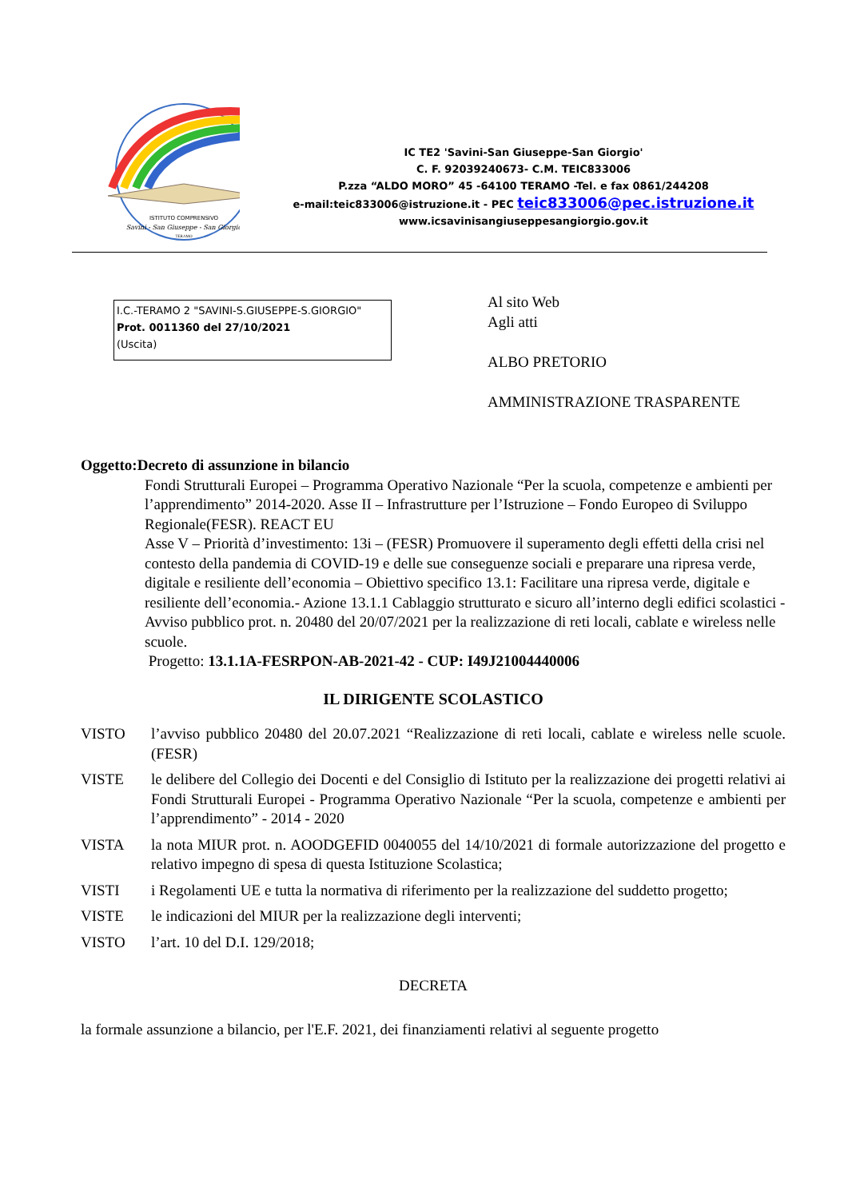ISTITUTO COMPRENSIVO
Savini - San Giuseppe - San Giorgio
TERAMO
IC TE2 'Savini-San Giuseppe-San Giorgio'
C. F. 92039240673- C.M. TEIC833006
P.zza “ALDO MORO” 45 -64100 TERAMO -Tel. e fax 0861/244208
e-mail:teic833006@istruzione.it - PEC teic833006@pec.istruzione.it
www.icsavinisangiuseppesangiorgio.gov.it
I.C.-TERAMO 2 "SAVINI-S.GIUSEPPE-S.GIORGIO"
Prot. 0011360 del 27/10/2021
(Uscita)
Al sito Web
Agli atti
ALBO PRETORIO
AMMINISTRAZIONE TRASPARENTE
Oggetto:Decreto di assunzione in bilancio
Fondi Strutturali Europei – Programma Operativo Nazionale “Per la scuola, competenze e ambienti per l’apprendimento” 2014-2020. Asse II – Infrastrutture per l’Istruzione – Fondo Europeo di Sviluppo Regionale(FESR). REACT EU
Asse V – Priorità d’investimento: 13i – (FESR) Promuovere il superamento degli effetti della crisi nel contesto della pandemia di COVID-19 e delle sue conseguenze sociali e preparare una ripresa verde, digitale e resiliente dell’economia – Obiettivo specifico 13.1: Facilitare una ripresa verde, digitale e resiliente dell’economia.- Azione 13.1.1 Cablaggio strutturato e sicuro all’interno degli edifici scolastici -
Avviso pubblico prot. n. 20480 del 20/07/2021 per la realizzazione di reti locali, cablate e wireless nelle scuole.
Progetto: 13.1.1A-FESRPON-AB-2021-42 - CUP: I49J21004440006
IL DIRIGENTE SCOLASTICO
VISTO l’avviso pubblico 20480 del 20.07.2021 “Realizzazione di reti locali, cablate e wireless nelle scuole. (FESR)
VISTE le delibere del Collegio dei Docenti e del Consiglio di Istituto per la realizzazione dei progetti relativi ai Fondi Strutturali Europei - Programma Operativo Nazionale “Per la scuola, competenze e ambienti per l’apprendimento” - 2014 - 2020
VISTA la nota MIUR prot. n. AOODGEFID 0040055 del 14/10/2021 di formale autorizzazione del progetto e relativo impegno di spesa di questa Istituzione Scolastica;
VISTI i Regolamenti UE e tutta la normativa di riferimento per la realizzazione del suddetto progetto;
VISTE le indicazioni del MIUR per la realizzazione degli interventi;
VISTO l’art. 10 del D.I. 129/2018;
DECRETA
la formale assunzione a bilancio, per l'E.F. 2021, dei finanziamenti relativi al seguente progetto